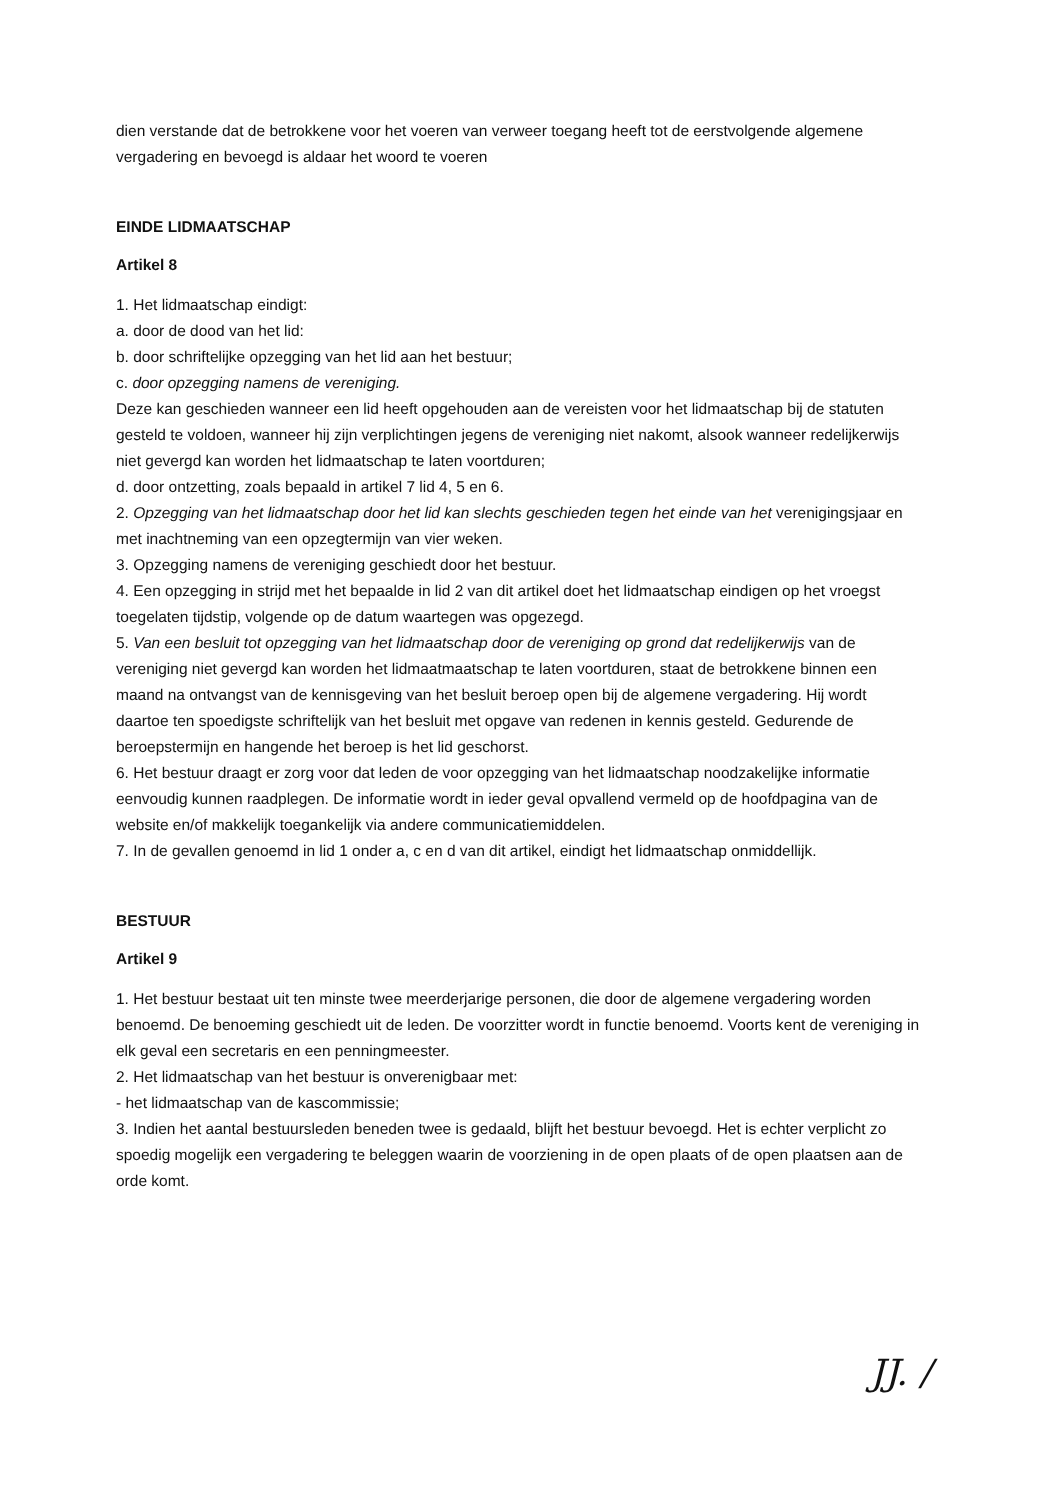dien verstande dat de betrokkene voor het voeren van verweer toegang heeft tot de eerstvolgende algemene vergadering en bevoegd is aldaar het woord te voeren
EINDE LIDMAATSCHAP
Artikel 8
1. Het lidmaatschap eindigt:
a. door de dood van het lid:
b. door schriftelijke opzegging van het lid aan het bestuur;
c. door opzegging namens de vereniging.
Deze kan geschieden wanneer een lid heeft opgehouden aan de vereisten voor het lidmaatschap bij de statuten gesteld te voldoen, wanneer hij zijn verplichtingen jegens de vereniging niet nakomt, alsook wanneer redelijkerwijs niet gevergd kan worden het lidmaatschap te laten voortduren;
d. door ontzetting, zoals bepaald in artikel 7 lid 4, 5 en 6.
2. Opzegging van het lidmaatschap door het lid kan slechts geschieden tegen het einde van het verenigingsjaar en met inachtneming van een opzegtermijn van vier weken.
3. Opzegging namens de vereniging geschiedt door het bestuur.
4. Een opzegging in strijd met het bepaalde in lid 2 van dit artikel doet het lidmaatschap eindigen op het vroegst toegelaten tijdstip, volgende op de datum waartegen was opgezegd.
5. Van een besluit tot opzegging van het lidmaatschap door de vereniging op grond dat redelijkerwijs van de vereniging niet gevergd kan worden het lidmaatmaatschap te laten voortduren, staat de betrokkene binnen een maand na ontvangst van de kennisgeving van het besluit beroep open bij de algemene vergadering. Hij wordt daartoe ten spoedigste schriftelijk van het besluit met opgave van redenen in kennis gesteld. Gedurende de beroepstermijn en hangende het beroep is het lid geschorst.
6. Het bestuur draagt er zorg voor dat leden de voor opzegging van het lidmaatschap noodzakelijke informatie eenvoudig kunnen raadplegen. De informatie wordt in ieder geval opvallend vermeld op de hoofdpagina van de website en/of makkelijk toegankelijk via andere communicatiemiddelen.
7. In de gevallen genoemd in lid 1 onder a, c en d van dit artikel, eindigt het lidmaatschap onmiddellijk.
BESTUUR
Artikel 9
1. Het bestuur bestaat uit ten minste twee meerderjarige personen, die door de algemene vergadering worden benoemd. De benoeming geschiedt uit de leden. De voorzitter wordt in functie benoemd. Voorts kent de vereniging in elk geval een secretaris en een penningmeester.
2. Het lidmaatschap van het bestuur is onverenigbaar met:
- het lidmaatschap van de kascommissie;
3. Indien het aantal bestuursleden beneden twee is gedaald, blijft het bestuur bevoegd. Het is echter verplicht zo spoedig mogelijk een vergadering te beleggen waarin de voorziening in de open plaats of de open plaatsen aan de orde komt.
JJ. ∕